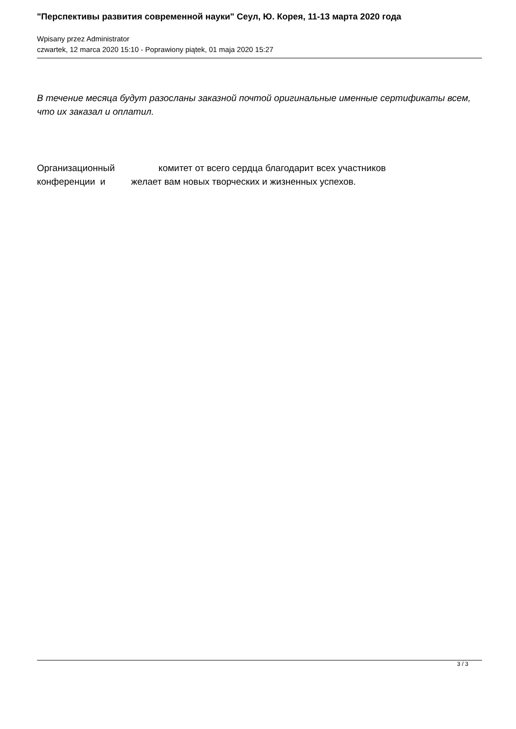"Перспективы развития современной науки" Сеул, Ю. Корея, 11-13 марта 2020 года
Wpisany przez Administrator
czwartek, 12 marca 2020 15:10 - Poprawiony piątek, 01 maja 2020 15:27
В течение месяца будут разосланы заказной почтой оригинальные именные сертификаты всем, что их заказал и оплатил.
Организационный комитет от всего сердца благодарит всех участников
конференции и желает вам новых творческих и жизненных успехов.
3 / 3